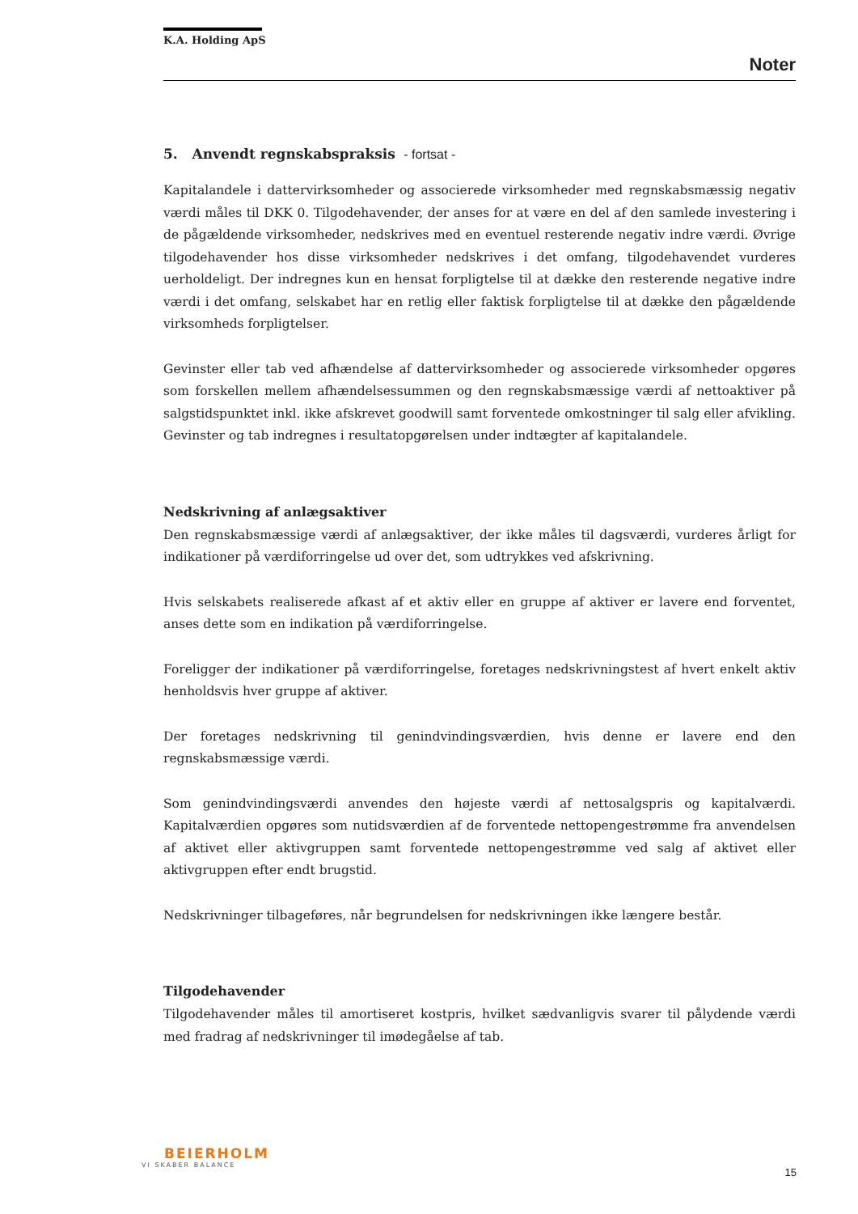K.A. Holding ApS
Noter
5. Anvendt regnskabspraksis - fortsat -
Kapitalandele i dattervirksomheder og associerede virksomheder med regnskabsmæssig negativ værdi måles til DKK 0. Tilgodehavender, der anses for at være en del af den samlede investering i de pågældende virksomheder, nedskrives med en eventuel resterende negativ indre værdi. Øvrige tilgodehavender hos disse virksomheder nedskrives i det omfang, tilgodehavendet vurderes uerholdeligt. Der indregnes kun en hensat forpligtelse til at dække den resterende negative indre værdi i det omfang, selskabet har en retlig eller faktisk forpligtelse til at dække den pågældende virksomheds forpligtelser.
Gevinster eller tab ved afhændelse af dattervirksomheder og associerede virksomheder opgøres som forskellen mellem afhændelsessummen og den regnskabsmæssige værdi af nettoaktiver på salgstidspunktet inkl. ikke afskrevet goodwill samt forventede omkostninger til salg eller afvikling. Gevinster og tab indregnes i resultatopgørelsen under indtægter af kapitalandele.
Nedskrivning af anlægsaktiver
Den regnskabsmæssige værdi af anlægsaktiver, der ikke måles til dagsværdi, vurderes årligt for indikationer på værdiforringelse ud over det, som udtrykkes ved afskrivning.
Hvis selskabets realiserede afkast af et aktiv eller en gruppe af aktiver er lavere end forventet, anses dette som en indikation på værdiforringelse.
Foreligger der indikationer på værdiforringelse, foretages nedskrivningstest af hvert enkelt aktiv henholdsvis hver gruppe af aktiver.
Der foretages nedskrivning til genindvindingsværdien, hvis denne er lavere end den regnskabsmæssige værdi.
Som genindvindingsværdi anvendes den højeste værdi af nettosalgspris og kapitalværdi. Kapitalværdien opgøres som nutidsværdien af de forventede nettopengestrømme fra anvendelsen af aktivet eller aktivgruppen samt forventede nettopengestrømme ved salg af aktivet eller aktivgruppen efter endt brugstid.
Nedskrivninger tilbageføres, når begrundelsen for nedskrivningen ikke længere består.
Tilgodehavender
Tilgodehavender måles til amortiseret kostpris, hvilket sædvanligvis svarer til pålydende værdi med fradrag af nedskrivninger til imødegåelse af tab.
BEIERHOLM
VI SKABER BALANCE
15